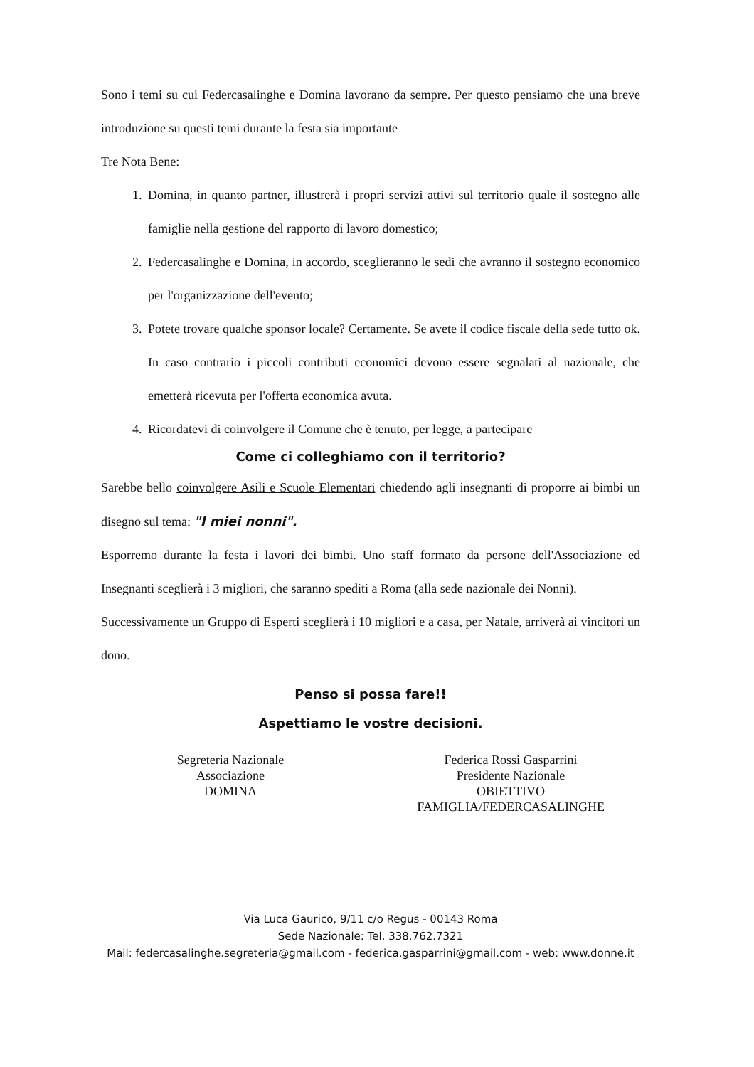Sono i temi su cui Federcasalinghe e Domina lavorano da sempre. Per questo pensiamo che una breve introduzione su questi temi durante la festa sia importante
Tre Nota Bene:
1. Domina, in quanto partner, illustrerà i propri servizi attivi sul territorio quale il sostegno alle famiglie nella gestione del rapporto di lavoro domestico;
2. Federcasalinghe e Domina, in accordo, sceglieranno le sedi che avranno il sostegno economico per l'organizzazione dell'evento;
3. Potete trovare qualche sponsor locale? Certamente. Se avete il codice fiscale della sede tutto ok. In caso contrario i piccoli contributi economici devono essere segnalati al nazionale, che emetterà ricevuta per l'offerta economica avuta.
4. Ricordatevi di coinvolgere il Comune che è tenuto, per legge, a partecipare
Come ci colleghiamo con il territorio?
Sarebbe bello coinvolgere Asili e Scuole Elementari chiedendo agli insegnanti di proporre ai bimbi un disegno sul tema: "I miei nonni".
Esporremo durante la festa i lavori dei bimbi. Uno staff formato da persone dell'Associazione ed Insegnanti sceglierà i 3 migliori, che saranno spediti a Roma (alla sede nazionale dei Nonni).
Successivamente un Gruppo di Esperti sceglierà i 10 migliori e a casa, per Natale, arriverà ai vincitori un dono.
Penso si possa fare!!
Aspettiamo le vostre decisioni.
Segreteria Nazionale
Associazione
DOMINA
Federica Rossi Gasparrini
Presidente Nazionale
OBIETTIVO FAMIGLIA/FEDERCASALINGHE
Via Luca Gaurico, 9/11 c/o Regus - 00143 Roma
Sede Nazionale: Tel. 338.762.7321
Mail: federcasalinghe.segreteria@gmail.com - federica.gasparrini@gmail.com - web: www.donne.it